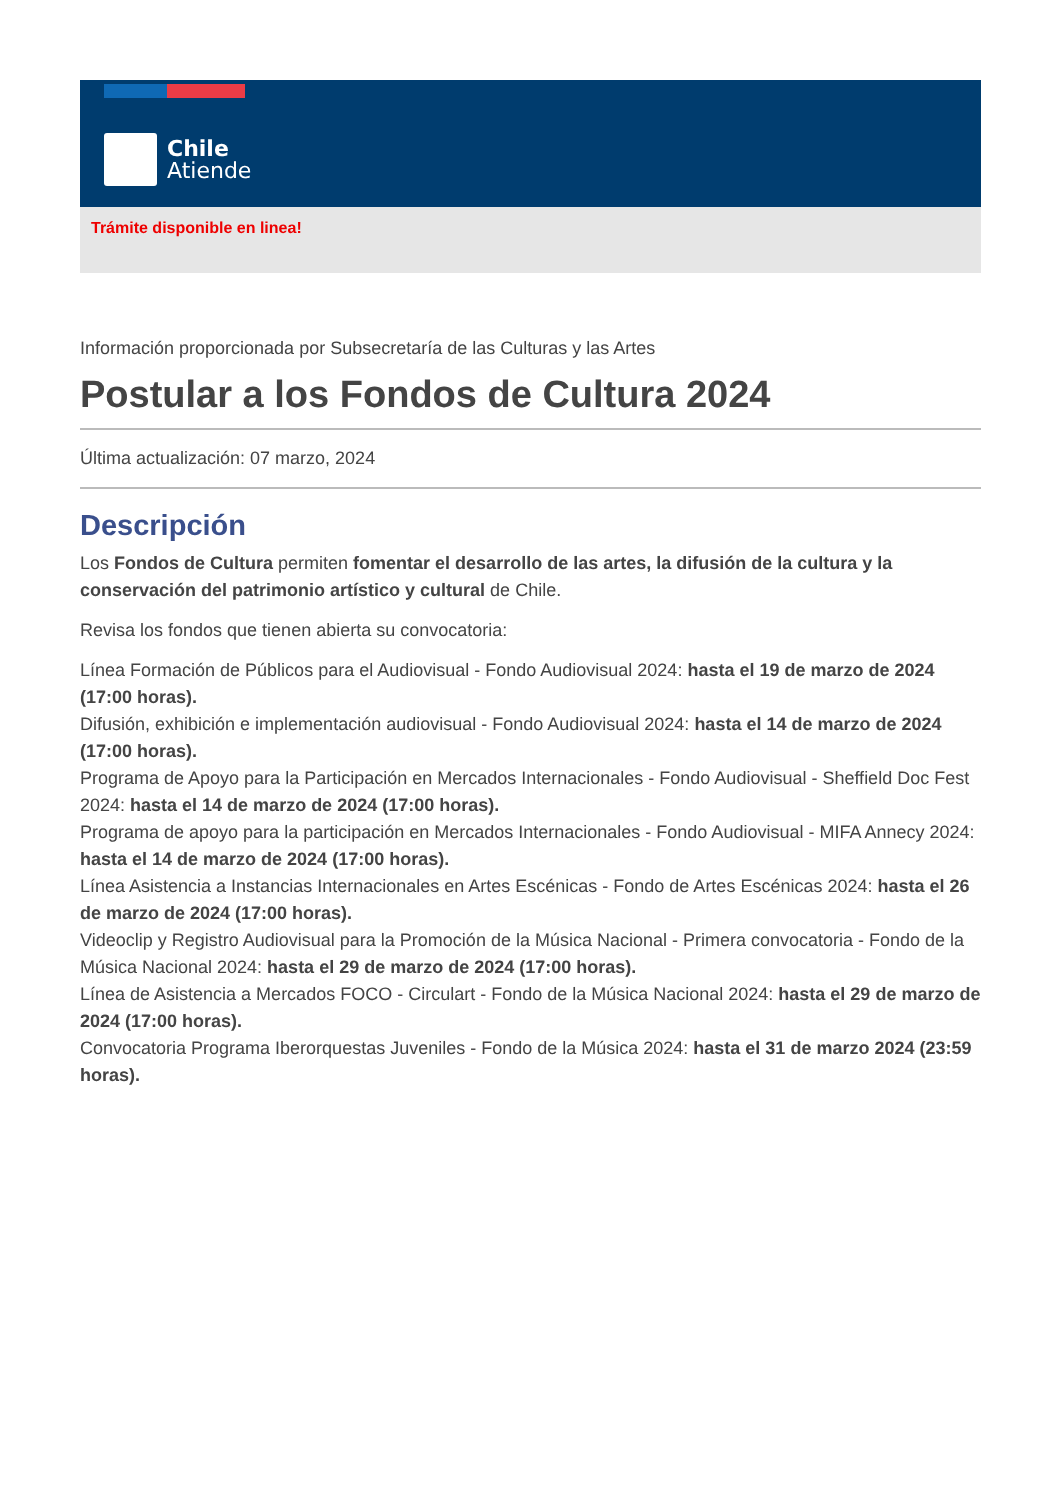Chile
Atiende
Trámite disponible en linea!
Información proporcionada por Subsecretaría de las Culturas y las Artes
Postular a los Fondos de Cultura 2024
Última actualización: 07 marzo, 2024
Descripción
Los Fondos de Cultura permiten fomentar el desarrollo de las artes, la difusión de la cultura y la conservación del patrimonio artístico y cultural de Chile.
Revisa los fondos que tienen abierta su convocatoria:
Línea Formación de Públicos para el Audiovisual - Fondo Audiovisual 2024: hasta el 19 de marzo de 2024 (17:00 horas).
Difusión, exhibición e implementación audiovisual - Fondo Audiovisual 2024: hasta el 14 de marzo de 2024 (17:00 horas).
Programa de Apoyo para la Participación en Mercados Internacionales - Fondo Audiovisual - Sheffield Doc Fest 2024: hasta el 14 de marzo de 2024 (17:00 horas).
Programa de apoyo para la participación en Mercados Internacionales - Fondo Audiovisual - MIFA Annecy 2024: hasta el 14 de marzo de 2024 (17:00 horas).
Línea Asistencia a Instancias Internacionales en Artes Escénicas - Fondo de Artes Escénicas 2024: hasta el 26 de marzo de 2024 (17:00 horas).
Videoclip y Registro Audiovisual para la Promoción de la Música Nacional - Primera convocatoria - Fondo de la Música Nacional 2024: hasta el 29 de marzo de 2024 (17:00 horas).
Línea de Asistencia a Mercados FOCO - Circulart - Fondo de la Música Nacional 2024: hasta el 29 de marzo de 2024 (17:00 horas).
Convocatoria Programa Iberorquestas Juveniles - Fondo de la Música 2024: hasta el 31 de marzo 2024 (23:59 horas).